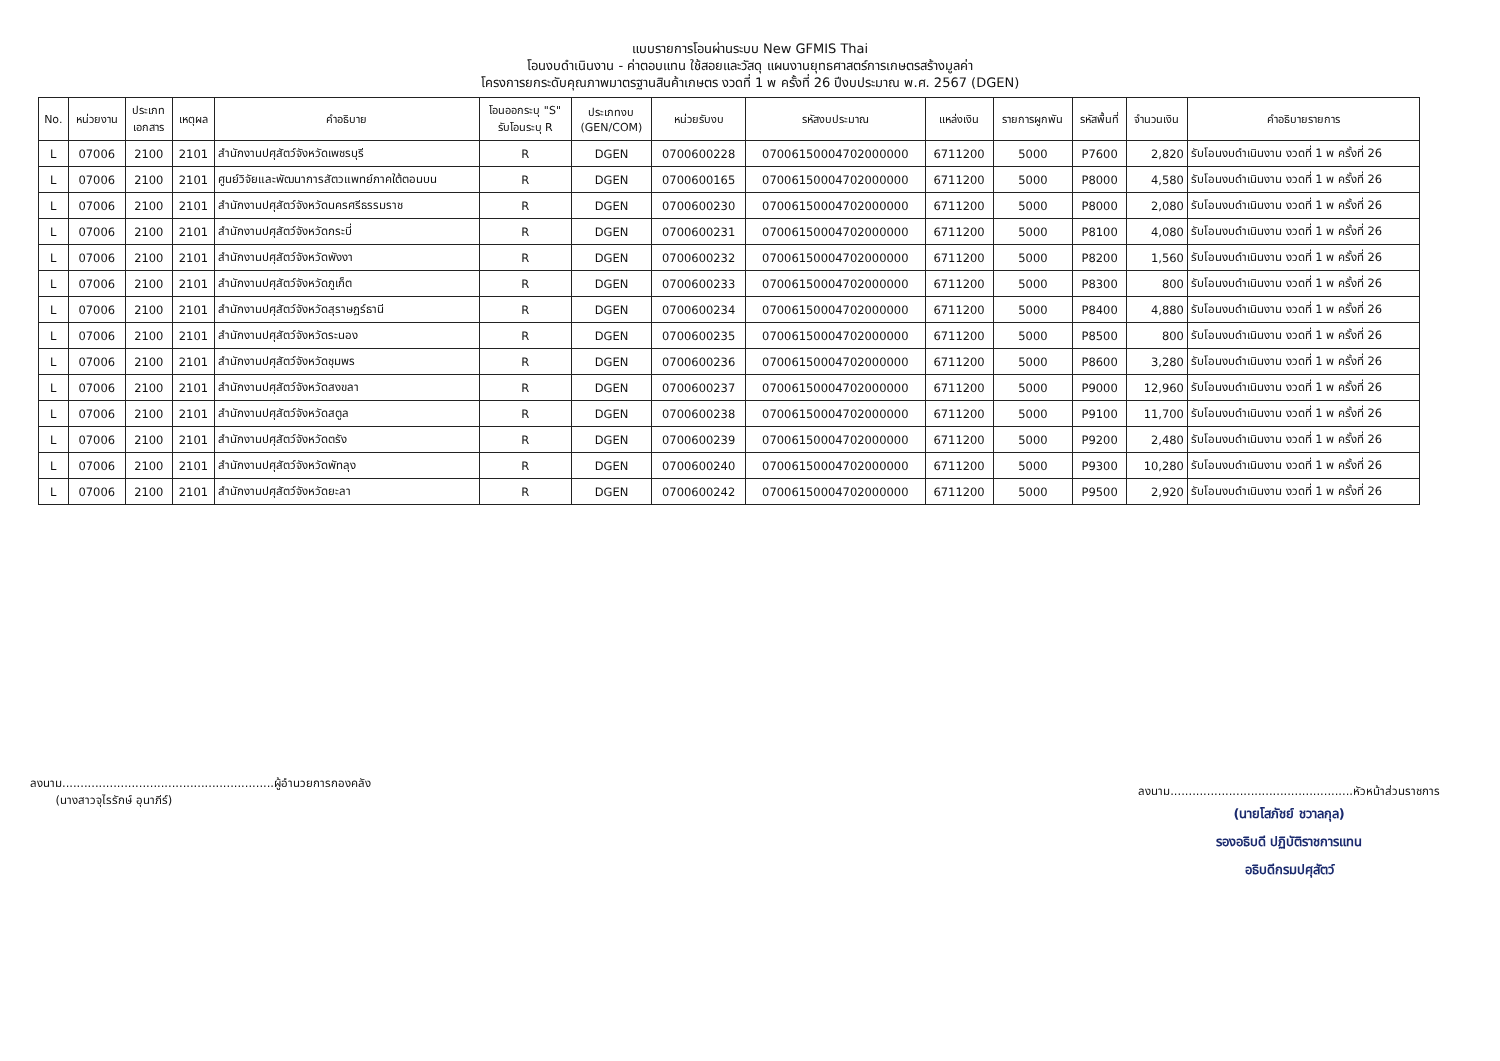แบบรายการโอนผ่านระบบ New GFMIS Thai
โอนงบดำเนินงาน - ค่าตอบแทน ใช้สอยและวัสดุ แผนงานยุทธศาสตร์การเกษตรสร้างมูลค่า
โครงการยกระดับคุณภาพมาตรฐานสินค้าเกษตร งวดที่ 1 พ ครั้งที่ 26 ปีงบประมาณ พ.ศ. 2567 (DGEN)
| No. | หน่วยงาน | ประเภท เอกสาร | เหตุผล | คำอธิบาย | โอนออกระบุ "S" รับโอนระบุ R | ประเภทงบ (GEN/COM) | หน่วยรับงบ | รหัสงบประมาณ | แหล่งเงิน | รายการผูกพัน | รหัสพื้นที่ | จำนวนเงิน | คำอธิบายรายการ |
| --- | --- | --- | --- | --- | --- | --- | --- | --- | --- | --- | --- | --- | --- |
| L | 07006 | 2100 | 2101 | สำนักงานปศุสัตว์จังหวัดเพชรบุรี | R | DGEN | 0700600228 | 07006150004702000000 | 6711200 | 5000 | P7600 | 2,820 | รับโอนงบดำเนินงาน งวดที่ 1 พ ครั้งที่ 26 |
| L | 07006 | 2100 | 2101 | ศูนย์วิจัยและพัฒนาการสัตวแพทย์ภาคใต้ตอนบน | R | DGEN | 0700600165 | 07006150004702000000 | 6711200 | 5000 | P8000 | 4,580 | รับโอนงบดำเนินงาน งวดที่ 1 พ ครั้งที่ 26 |
| L | 07006 | 2100 | 2101 | สำนักงานปศุสัตว์จังหวัดนครศรีธรรมราช | R | DGEN | 0700600230 | 07006150004702000000 | 6711200 | 5000 | P8000 | 2,080 | รับโอนงบดำเนินงาน งวดที่ 1 พ ครั้งที่ 26 |
| L | 07006 | 2100 | 2101 | สำนักงานปศุสัตว์จังหวัดกระบี่ | R | DGEN | 0700600231 | 07006150004702000000 | 6711200 | 5000 | P8100 | 4,080 | รับโอนงบดำเนินงาน งวดที่ 1 พ ครั้งที่ 26 |
| L | 07006 | 2100 | 2101 | สำนักงานปศุสัตว์จังหวัดพังงา | R | DGEN | 0700600232 | 07006150004702000000 | 6711200 | 5000 | P8200 | 1,560 | รับโอนงบดำเนินงาน งวดที่ 1 พ ครั้งที่ 26 |
| L | 07006 | 2100 | 2101 | สำนักงานปศุสัตว์จังหวัดภูเก็ต | R | DGEN | 0700600233 | 07006150004702000000 | 6711200 | 5000 | P8300 | 800 | รับโอนงบดำเนินงาน งวดที่ 1 พ ครั้งที่ 26 |
| L | 07006 | 2100 | 2101 | สำนักงานปศุสัตว์จังหวัดสุราษฎร์ธานี | R | DGEN | 0700600234 | 07006150004702000000 | 6711200 | 5000 | P8400 | 4,880 | รับโอนงบดำเนินงาน งวดที่ 1 พ ครั้งที่ 26 |
| L | 07006 | 2100 | 2101 | สำนักงานปศุสัตว์จังหวัดระนอง | R | DGEN | 0700600235 | 07006150004702000000 | 6711200 | 5000 | P8500 | 800 | รับโอนงบดำเนินงาน งวดที่ 1 พ ครั้งที่ 26 |
| L | 07006 | 2100 | 2101 | สำนักงานปศุสัตว์จังหวัดชุมพร | R | DGEN | 0700600236 | 07006150004702000000 | 6711200 | 5000 | P8600 | 3,280 | รับโอนงบดำเนินงาน งวดที่ 1 พ ครั้งที่ 26 |
| L | 07006 | 2100 | 2101 | สำนักงานปศุสัตว์จังหวัดสงขลา | R | DGEN | 0700600237 | 07006150004702000000 | 6711200 | 5000 | P9000 | 12,960 | รับโอนงบดำเนินงาน งวดที่ 1 พ ครั้งที่ 26 |
| L | 07006 | 2100 | 2101 | สำนักงานปศุสัตว์จังหวัดสตูล | R | DGEN | 0700600238 | 07006150004702000000 | 6711200 | 5000 | P9100 | 11,700 | รับโอนงบดำเนินงาน งวดที่ 1 พ ครั้งที่ 26 |
| L | 07006 | 2100 | 2101 | สำนักงานปศุสัตว์จังหวัดตรัง | R | DGEN | 0700600239 | 07006150004702000000 | 6711200 | 5000 | P9200 | 2,480 | รับโอนงบดำเนินงาน งวดที่ 1 พ ครั้งที่ 26 |
| L | 07006 | 2100 | 2101 | สำนักงานปศุสัตว์จังหวัดพัทลุง | R | DGEN | 0700600240 | 07006150004702000000 | 6711200 | 5000 | P9300 | 10,280 | รับโอนงบดำเนินงาน งวดที่ 1 พ ครั้งที่ 26 |
| L | 07006 | 2100 | 2101 | สำนักงานปศุสัตว์จังหวัดยะลา | R | DGEN | 0700600242 | 07006150004702000000 | 6711200 | 5000 | P9500 | 2,920 | รับโอนงบดำเนินงาน งวดที่ 1 พ ครั้งที่ 26 |
ลงนาม..........................................................ผู้อำนวยการกองคลัง
(นางสาวจุไรรักษ์ อุนาภีร์)
ลงนาม..................................................หัวหน้าส่วนราชการ
(นายโสภัชย์ ชวาลกุล)
รองอธิบดี ปฏิบัติราชการแทน
อธิบดีกรมปศุสัตว์